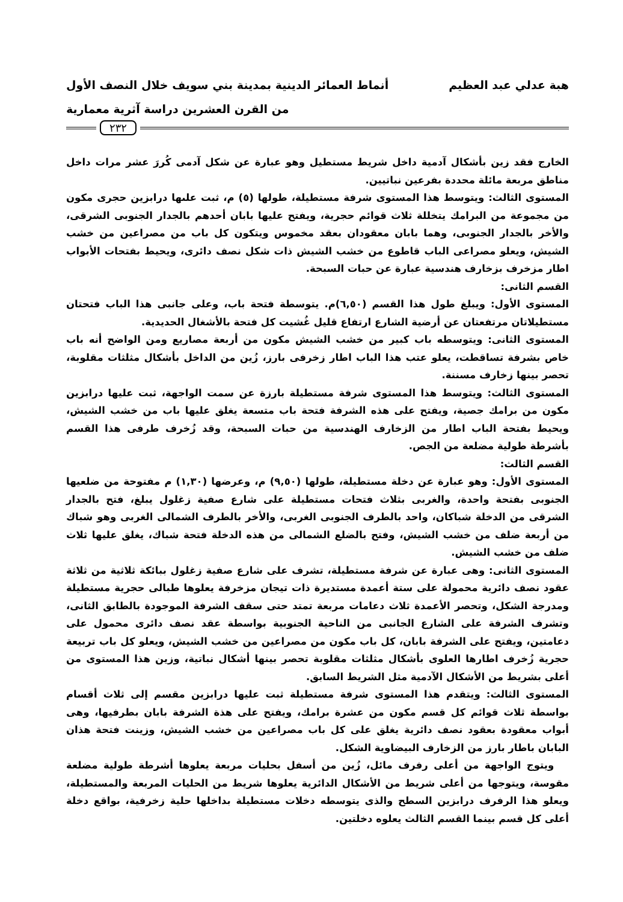هبة عدلي عبد العظيم أنماط العمائر الدينية بمدينة بني سويف خلال النصف الأول
من القرن العشرين دراسة آثرية معمارية
٢٣٢
الخارج فقد زين بأشكال آدمية داخل شريط مستطيل وهو عبارة عن شكل آدمى كُررَ عشر مرات داخل مناطق مربعة مائلة محددة بفرعين نباتيين.
المستوى الثالث: ويتوسط هذا المستوى شرفة مستطيلة، طولها (٥) م، ثبت علىها درابزين حجرى مكون من مجموعة من البرامك يتخللة ثلاث قوائم حجرية، ويفتح عليها بابان أحدهم بالجدار الجنوبى الشرقى، والأخر بالجدار الجنوبى، وهما بابان معقودان بعقد مخموس ويتكون كل باب من مصراعين من خشب الشيش، ويعلو مصراعى الباب قاطوع من خشب الشيش ذات شكل نصف دائرى، ويحيط بفتحات الأبواب اطار مزخرف بزخارف هندسية عبارة عن حبات السبحة.
القسم الثانى:
المستوى الأول: ويبلغ طول هذا القسم (٦,٥٠)م. يتوسطة فتحة باب، وعلى جانبى هذا الباب فتحتان مستطيلاتان مرتفعتان عن أرضية الشارع ارتفاع قليل غُشيت كل فتحة بالأشغال الحديدية.
المستوى الثانى: ويتوسطه باب كبير من خشب الشيش مكون من أربعة مصاريع ومن الواضح أنه باب خاص بشرفة تساقطت، يعلو عتب هذا الباب اطار زخرفى بارز، زُين من الداخل بأشكال مثلثات مقلوبة، تحصر بينها زخارف مسننة.
المستوى الثالث: ويتوسط هذا المستوى شرفة مستطيلة بارزة عن سمت الواجهة، ثبت عليها درابزين مكون من برامك جصية، ويفتح على هذه الشرفة فتحة باب متسعة يغلق عليها باب من خشب الشيش، ويحيط بفتحة الباب اطار من الزخارف الهندسية من حبات السبحة، وقد زُخرف طرفى هذا القسم بأشرطة طولية مضلعة من الجص.
القسم الثالث:
المستوى الأول: وهو عبارة عن دخلة مستطيلة، طولها (٩,٥٠) م، وعرضها (١,٣٠) م مفتوحة من ضلعيها الجنوبى بفتحة واحدة، والغربى بثلاث فتحات مستطيلة على شارع صفية زغلول يبلغ، فتح بالجدار الشرقى من الدخلة شباكان، واحد بالطرف الجنوبى الغربى، والأخر بالطرف الشمالى الغربى وهو شباك من أربعة ضلف من خشب الشيش، وفتح بالضلع الشمالى من هذه الدخلة فتحة شباك، يغلق عليها ثلاث ضلف من خشب الشيش.
المستوى الثانى: وهى عبارة عن شرفة مستطيلة، تشرف على شارع صفية زغلول ببائكة ثلاثية من ثلاثة عقود نصف دائرية محمولة على ستة أعمدة مستديرة ذات تيجان مزخرفة يعلوها طبالى حجرية مستطيلة ومدرجة الشكل، وتحصر الأعمدة ثلاث دعامات مربعة تمتد حتى سقف الشرفة الموجودة بالطابق الثانى، وتشرف الشرفة على الشارع الجانبى من الناحية الجنوبية بواسطة عقد نصف دائرى محمول على دعامتين، ويفتح على الشرفة بابان، كل باب مكون من مصراعين من خشب الشيش، ويعلو كل باب تربيعة حجرية زُخرف اطارها العلوى بأشكال مثلثات مقلوبة تحصر بينها أشكال نباتية، وزين هذا المستوى من أعلى بشريط من الأشكال الآدمية مثل الشريط السابق.
المستوى الثالث: ويتقدم هذا المستوى شرفة مستطيلة ثبت عليها درابزين مقسم إلى ثلاث أقسام بواسطة ثلاث قوائم كل قسم مكون من عشرة برامك، ويفتح على هذة الشرفة بابان بطرفيها، وهى أبواب معقودة بعقود نصف دائرية يغلق على كل باب مصراعين من خشب الشيش، وزينت فتحة هذان البابان باطار بارز من الزخارف البيضاوية الشكل.
ويتوج الواجهة من أعلى رفرف مائل، زُين من أسفل بحليات مربعة يعلوها أشرطة طولية مضلعة مقوسة، ويتوجها من أعلى شريط من الأشكال الدائرية يعلوها شريط من الحليات المربعة والمستطيلة، ويعلو هذا الرفرف درابزين السطح والذى يتوسطه دخلات مستطيلة بداخلها حلية زخرفية، بواقع دخلة أعلى كل قسم بينما القسم الثالث يعلوه دخلتين.